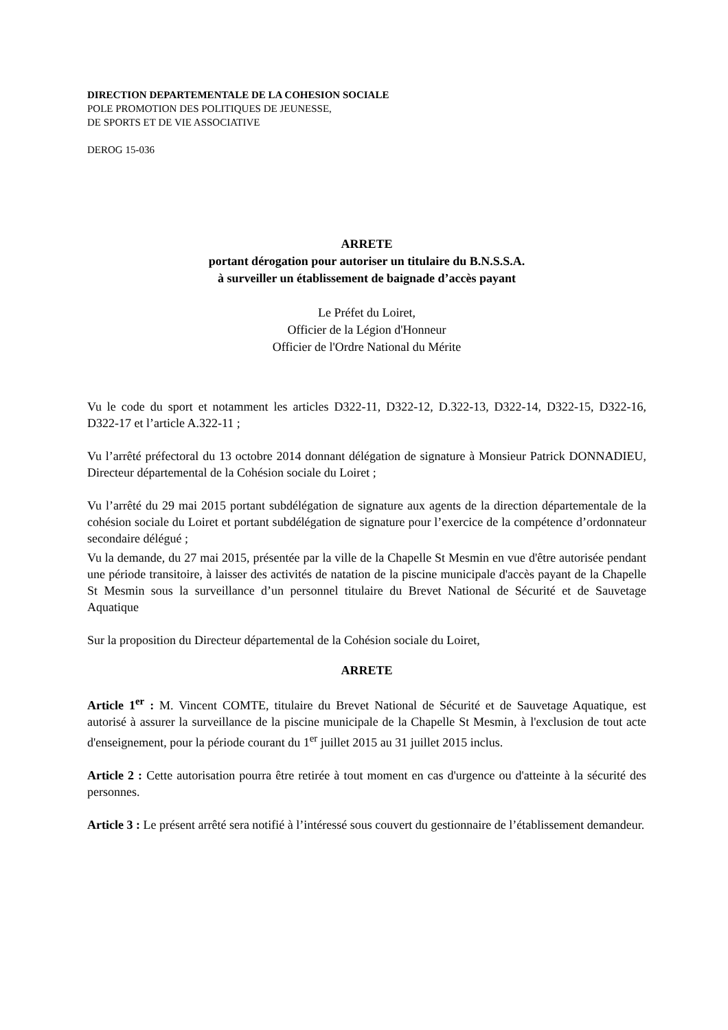DIRECTION DEPARTEMENTALE DE LA COHESION SOCIALE
POLE PROMOTION DES POLITIQUES DE JEUNESSE,
DE SPORTS ET DE VIE ASSOCIATIVE
DEROG 15-036
ARRETE
portant dérogation pour autoriser un titulaire du B.N.S.S.A.
à surveiller un établissement de baignade d’accès payant
Le Préfet du Loiret,
Officier de la Légion d'Honneur
Officier de l'Ordre National du Mérite
Vu le code du sport et notamment les articles D322-11, D322-12, D.322-13, D322-14, D322-15, D322-16, D322-17 et l’article A.322-11 ;
Vu l’arrêté préfectoral du 13 octobre 2014 donnant délégation de signature à Monsieur Patrick DONNADIEU, Directeur départemental de la Cohésion sociale du Loiret ;
Vu l’arrêté du 29 mai 2015 portant subdélégation de signature aux agents de la direction départementale de la cohésion sociale du Loiret et portant subdélégation de signature pour l’exercice de la compétence d’ordonnateur secondaire délégué ;
Vu la demande, du 27 mai 2015, présentée par la ville de la Chapelle St Mesmin en vue d'être autorisée pendant une période transitoire, à laisser des activités de natation de la piscine municipale d'accès payant de la Chapelle St Mesmin sous la surveillance d’un personnel titulaire du Brevet National de Sécurité et de Sauvetage Aquatique
Sur la proposition du Directeur départemental de la Cohésion sociale du Loiret,
ARRETE
Article 1<sup>er</sup> : M. Vincent COMTE, titulaire du Brevet National de Sécurité et de Sauvetage Aquatique, est autorisé à assurer la surveillance de la piscine municipale de la Chapelle St Mesmin, à l'exclusion de tout acte d'enseignement, pour la période courant du 1<sup>er</sup> juillet 2015 au 31 juillet 2015 inclus.
Article 2 : Cette autorisation pourra être retirée à tout moment en cas d'urgence ou d'atteinte à la sécurité des personnes.
Article 3 : Le présent arrêté sera notifié à l’intéressé sous couvert du gestionnaire de l’établissement demandeur.